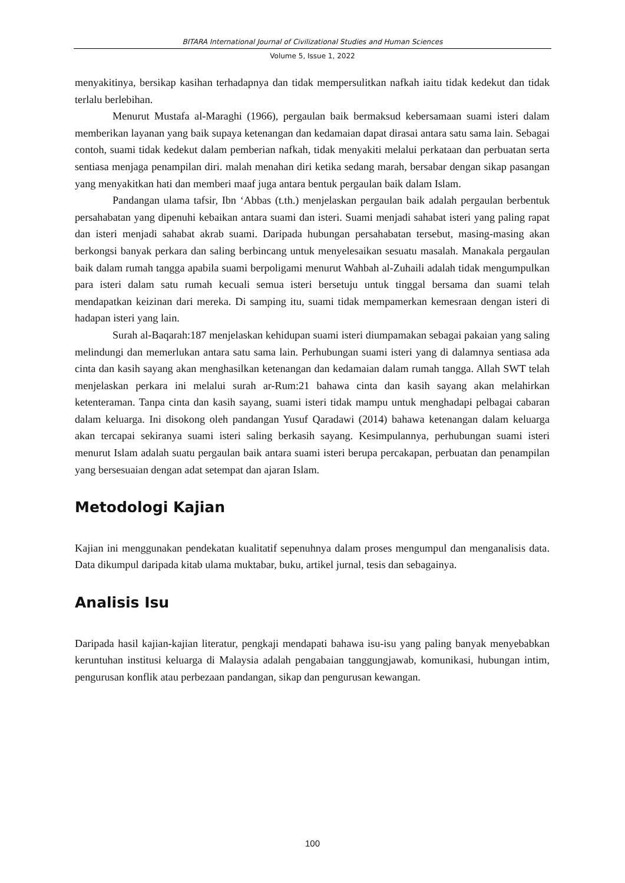BITARA International Journal of Civilizational Studies and Human Sciences
Volume 5, Issue 1, 2022
menyakitinya, bersikap kasihan terhadapnya dan tidak mempersulitkan nafkah iaitu tidak kedekut dan tidak terlalu berlebihan.
Menurut Mustafa al-Maraghi (1966), pergaulan baik bermaksud kebersamaan suami isteri dalam memberikan layanan yang baik supaya ketenangan dan kedamaian dapat dirasai antara satu sama lain. Sebagai contoh, suami tidak kedekut dalam pemberian nafkah, tidak menyakiti melalui perkataan dan perbuatan serta sentiasa menjaga penampilan diri. malah menahan diri ketika sedang marah, bersabar dengan sikap pasangan yang menyakitkan hati dan memberi maaf juga antara bentuk pergaulan baik dalam Islam.
Pandangan ulama tafsir, Ibn ‘Abbas (t.th.) menjelaskan pergaulan baik adalah pergaulan berbentuk persahabatan yang dipenuhi kebaikan antara suami dan isteri. Suami menjadi sahabat isteri yang paling rapat dan isteri menjadi sahabat akrab suami. Daripada hubungan persahabatan tersebut, masing-masing akan berkongsi banyak perkara dan saling berbincang untuk menyelesaikan sesuatu masalah. Manakala pergaulan baik dalam rumah tangga apabila suami berpoligami menurut Wahbah al-Zuhaili adalah tidak mengumpulkan para isteri dalam satu rumah kecuali semua isteri bersetuju untuk tinggal bersama dan suami telah mendapatkan keizinan dari mereka. Di samping itu, suami tidak mempamerkan kemesraan dengan isteri di hadapan isteri yang lain.
Surah al-Baqarah:187 menjelaskan kehidupan suami isteri diumpamakan sebagai pakaian yang saling melindungi dan memerlukan antara satu sama lain. Perhubungan suami isteri yang di dalamnya sentiasa ada cinta dan kasih sayang akan menghasilkan ketenangan dan kedamaian dalam rumah tangga. Allah SWT telah menjelaskan perkara ini melalui surah ar-Rum:21 bahawa cinta dan kasih sayang akan melahirkan ketenteraman. Tanpa cinta dan kasih sayang, suami isteri tidak mampu untuk menghadapi pelbagai cabaran dalam keluarga. Ini disokong oleh pandangan Yusuf Qaradawi (2014) bahawa ketenangan dalam keluarga akan tercapai sekiranya suami isteri saling berkasih sayang. Kesimpulannya, perhubungan suami isteri menurut Islam adalah suatu pergaulan baik antara suami isteri berupa percakapan, perbuatan dan penampilan yang bersesuaian dengan adat setempat dan ajaran Islam.
Metodologi Kajian
Kajian ini menggunakan pendekatan kualitatif sepenuhnya dalam proses mengumpul dan menganalisis data. Data dikumpul daripada kitab ulama muktabar, buku, artikel jurnal, tesis dan sebagainya.
Analisis Isu
Daripada hasil kajian-kajian literatur, pengkaji mendapati bahawa isu-isu yang paling banyak menyebabkan keruntuhan institusi keluarga di Malaysia adalah pengabaian tanggungjawab, komunikasi, hubungan intim, pengurusan konflik atau perbezaan pandangan, sikap dan pengurusan kewangan.
100